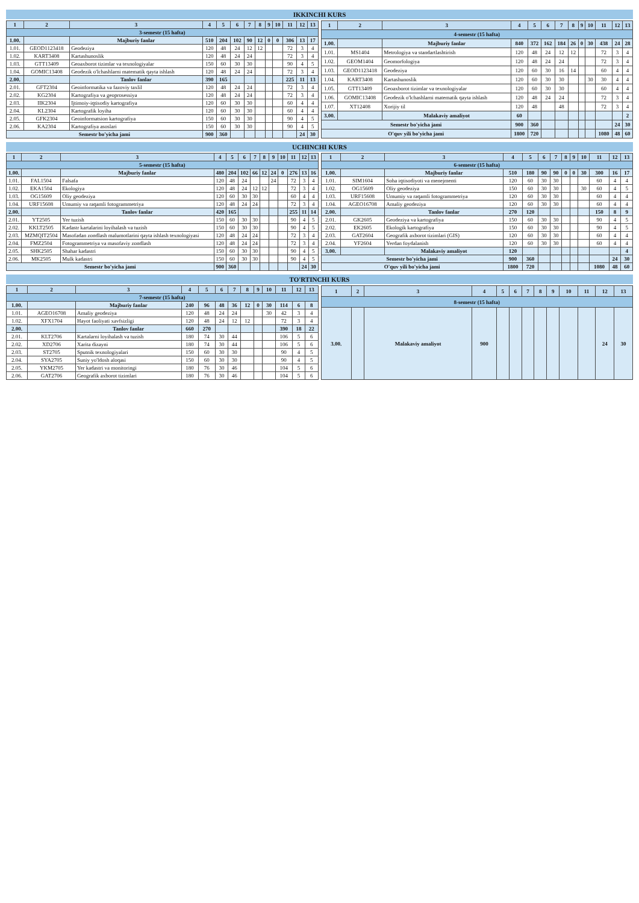IKKINCHI KURS
| 1 | 2 | 3 | 4 | 5 | 6 | 7 | 8 | 9 | 10 | 11 | 12 | 13 |
| --- | --- | --- | --- | --- | --- | --- | --- | --- | --- | --- | --- | --- |
| 3-semestr (15 hafta) | | | | | | | | | | | | |
| 1.00. | | Majburiy fanlar | 510 | 204 | 102 | 90 | 12 | 0 | 0 | 306 | 13 | 17 |
| 1.01. | GEOD1123418 | Geodeziya | 120 | 48 | 24 | 12 | 12 | | | 72 | 3 | 4 |
| 1.02. | KART3408 | Kartashunoslik | 120 | 48 | 24 | 24 | | | | 72 | 3 | 4 |
| 1.03. | GTT13409 | Geoaxborot tizimlar va texnologiyalar | 150 | 60 | 30 | 30 | | | | 90 | 4 | 5 |
| 1.04. | GOMIC13408 | Geodezik o'lchashlarni matematik qayta ishlash | 120 | 48 | 24 | 24 | | | | 72 | 3 | 4 |
| 2.00. | | Tanlov fanlar | 390 | 165 | | | | | | 225 | 11 | 13 |
| 2.01. | GFT2304 | Geoinformatika va fazoviy taxlil | 120 | 48 | 24 | 24 | | | | 72 | 3 | 4 |
| 2.02. | KG2304 | Kartografiya va geoprosessiya | 120 | 48 | 24 | 24 | | | | 72 | 3 | 4 |
| 2.03. | IIK2304 | Ijtimoiy-iqtisodiy kartografiya | 120 | 60 | 30 | 30 | | | | 60 | 4 | 4 |
| 2.04. | KL2304 | Kartografik loyiha | 120 | 60 | 30 | 30 | | | | 60 | 4 | 4 |
| 2.05. | GFK2304 | Geoinformatsion kartografiya | 150 | 60 | 30 | 30 | | | | 90 | 4 | 5 |
| 2.06. | KA2304 | Kartografiya asoslari | 150 | 60 | 30 | 30 | | | | 90 | 4 | 5 |
| Semestr bo'yicha jami | | | 900 | 360 | | | | | | | 24 | 30 |
| 1 | 2 | 3 | 4 | 5 | 6 | 7 | 8 | 9 | 10 | 11 | 12 | 13 |
| --- | --- | --- | --- | --- | --- | --- | --- | --- | --- | --- | --- | --- |
| 4-semestr (15 hafta) | | | | | | | | | | | | |
| 1.00. | | Majburiy fanlar | 840 | 372 | 162 | 184 | 26 | 0 | 30 | 438 | 24 | 28 |
| 1.01. | MS1404 | Metrologiya va standartlashtirish | 120 | 48 | 24 | 12 | 12 | | | 72 | 3 | 4 |
| 1.02. | GEOM1404 | Geomorfologiya | 120 | 48 | 24 | 24 | | | | 72 | 3 | 4 |
| 1.03. | GEOD1123418 | Geodeziya | 120 | 60 | 30 | 16 | 14 | | | 60 | 4 | 4 |
| 1.04. | KART3408 | Kartashunoslik | 120 | 60 | 30 | 30 | | | 30 | 30 | 4 | 4 |
| 1.05. | GTT13409 | Geoaxborot tizimlar va texnologiyalar | 120 | 60 | 30 | 30 | | | | 60 | 4 | 4 |
| 1.06. | GOMIC13408 | Geodezik o'lchashlarni matematik qayta ishlash | 120 | 48 | 24 | 24 | | | | 72 | 3 | 4 |
| 1.07. | XT12408 | Xorijiy til | 120 | 48 | | 48 | | | | 72 | 3 | 4 |
| 3.00. | | Malakaviy amaliyot | 60 | | | | | | | | | 2 |
| Semestr bo'yicha jami | | | 900 | 360 | | | | | | | 24 | 30 |
| O'quv yili bo'yicha jami | | | 1800 | 720 | | | | | | 1080 | 48 | 60 |
UCHINCHI KURS
| 1 | 2 | 3 | 4 | 5 | 6 | 7 | 8 | 9 | 10 | 11 | 12 | 13 |
| --- | --- | --- | --- | --- | --- | --- | --- | --- | --- | --- | --- | --- |
| 5-semestr (15 hafta) | | | | | | | | | | | | |
| 1.00. | | Majburiy fanlar | 480 | 204 | 102 | 66 | 12 | 24 | 0 | 276 | 13 | 16 |
| 1.01. | FAL1504 | Falsafa | 120 | 48 | 24 | | | 24 | | 72 | 3 | 4 |
| 1.02. | EKA1504 | Ekologiya | 120 | 48 | 24 | 12 | 12 | | | 72 | 3 | 4 |
| 1.03. | OG15609 | Oliy geodeziya | 120 | 60 | 30 | 30 | | | | 60 | 4 | 4 |
| 1.04. | URF15608 | Umumiy va raqamli fotogrammetriya | 120 | 48 | 24 | 24 | | | | 72 | 3 | 4 |
| 2.00. | | Tanlov fanlar | 420 | 165 | | | | | | 255 | 11 | 14 |
| 2.01. | YT2505 | Yer tuzish | 150 | 60 | 30 | 30 | | | | 90 | 4 | 5 |
| 2.02. | KKLT2505 | Kadastr kartalarini loyihalash va tuzish | 150 | 60 | 30 | 30 | | | | 90 | 4 | 5 |
| 2.03. | MZMQIT2504 | Masofadan zondlash malumotlarini qayta ishlash texnologiyasi | 120 | 48 | 24 | 24 | | | | 72 | 3 | 4 |
| 2.04. | FMZ2504 | Fotogrammetriya va masofaviy zondlash | 120 | 48 | 24 | 24 | | | | 72 | 3 | 4 |
| 2.05. | SHK2505 | Shahar kadastri | 150 | 60 | 30 | 30 | | | | 90 | 4 | 5 |
| 2.06. | MK2505 | Mulk kadastri | 150 | 60 | 30 | 30 | | | | 90 | 4 | 5 |
| Semestr bo'yicha jami | | | 900 | 360 | | | | | | | 24 | 30 |
| 1 | 2 | 3 | 4 | 5 | 6 | 7 | 8 | 9 | 10 | 11 | 12 | 13 |
| --- | --- | --- | --- | --- | --- | --- | --- | --- | --- | --- | --- | --- |
| 6-semestr (15 hafta) | | | | | | | | | | | | |
| 1.00. | | Majburiy fanlar | 510 | 180 | 90 | 90 | 0 | 0 | 30 | 300 | 16 | 17 |
| 1.01. | SIM1604 | Soha iqtisodiyoti va menejmenti | 120 | 60 | 30 | 30 | | | | 60 | 4 | 4 |
| 1.02. | OG15609 | Oliy geodeziya | 150 | 60 | 30 | 30 | | | 30 | 60 | 4 | 5 |
| 1.03. | URF15608 | Umumiy va raqamli fotogrammetriya | 120 | 60 | 30 | 30 | | | | 60 | 4 | 4 |
| 1.04. | AGEO16708 | Amaliy geodeziya | 120 | 60 | 30 | 30 | | | | 60 | 4 | 4 |
| 2.00. | | Tanlov fanlar | 270 | 120 | | | | | | 150 | 8 | 9 |
| 2.01. | GK2605 | Geodeziya va kartografiya | 150 | 60 | 30 | 30 | | | | 90 | 4 | 5 |
| 2.02. | EK2605 | Ekologik kartografiya | 150 | 60 | 30 | 30 | | | | 90 | 4 | 5 |
| 2.03. | GAT2604 | Geografik axborot tizimlari (GIS) | 120 | 60 | 30 | 30 | | | | 60 | 4 | 4 |
| 2.04. | YF2604 | Yerdan foydalanish | 120 | 60 | 30 | 30 | | | | 60 | 4 | 4 |
| 3.00. | | Malakaviy amaliyot | 120 | | | | | | | | | 4 |
| Semestr bo'yicha jami | | | 900 | 360 | | | | | | | 24 | 30 |
| O'quv yili bo'yicha jami | | | 1800 | 720 | | | | | | 1080 | 48 | 60 |
TO'RTINCHI KURS
| 1 | 2 | 3 | 4 | 5 | 6 | 7 | 8 | 9 | 10 | 11 | 12 | 13 |
| --- | --- | --- | --- | --- | --- | --- | --- | --- | --- | --- | --- | --- |
| 7-semestr (15 hafta) | | | | | | | | | | | | |
| 1.00. | | Majburiy fanlar | 240 | 96 | 48 | 36 | 12 | 0 | 30 | 114 | 6 | 8 |
| 1.01. | AGEO16708 | Amaliy geodeziya | 120 | 48 | 24 | 24 | | | 30 | 42 | 3 | 4 |
| 1.02. | XFX1704 | Hayot faoliyati xavfsizligi | 120 | 48 | 24 | 12 | 12 | | | 72 | 3 | 4 |
| 2.00. | | Tanlov fanlar | 660 | 270 | | | | | | 390 | 18 | 22 |
| 2.01. | KLT2706 | Kartalarni loyihalash va tuzish | 180 | 74 | 30 | 44 | | | | 106 | 5 | 6 |
| 2.02. | XD2706 | Xarita dizayni | 180 | 74 | 30 | 44 | | | | 106 | 5 | 6 |
| 2.03. | ST2705 | Sputnik texnologiyalari | 150 | 60 | 30 | 30 | | | | 90 | 4 | 5 |
| 2.04. | SYA2705 | Suniy yo'ldosh aloqasi | 150 | 60 | 30 | 30 | | | | 90 | 4 | 5 |
| 2.05. | YKM2705 | Yer kadastri va monitoringi | 180 | 76 | 30 | 46 | | | | 104 | 5 | 6 |
| 2.06. | GAT2706 | Geografik axborot tizimlari | 180 | 76 | 30 | 46 | | | | 104 | 5 | 6 |
| 1 | 2 | 3 | 4 | 5 | 6 | 7 | 8 | 9 | 10 | 11 | 12 | 13 |
| --- | --- | --- | --- | --- | --- | --- | --- | --- | --- | --- | --- | --- |
| 8-semestr (15 hafta) | | | | | | | | | | | | |
| 3.00. | | Malakaviy amaliyot | 900 | | | | | | | | 24 | 30 |